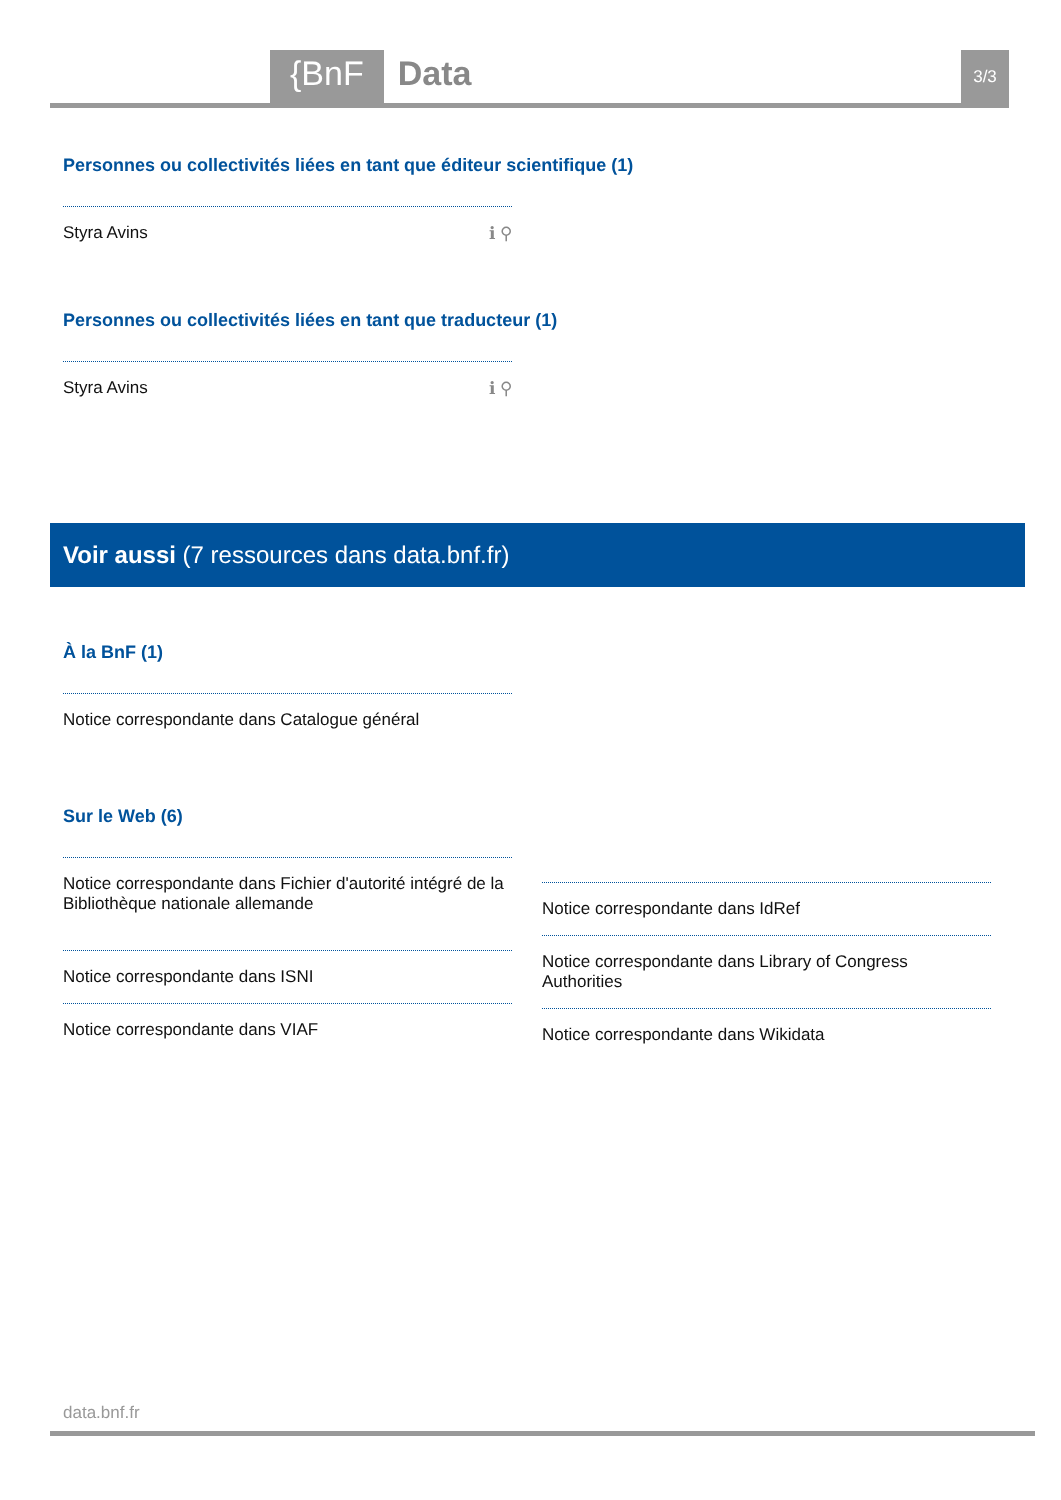{BnF Data 3/3
Personnes ou collectivités liées en tant que éditeur scientifique (1)
Styra Avins ℹ ⚲
Personnes ou collectivités liées en tant que traducteur (1)
Styra Avins ℹ ⚲
Voir aussi (7 ressources dans data.bnf.fr)
À la BnF (1)
Notice correspondante dans Catalogue général
Sur le Web (6)
Notice correspondante dans Fichier d'autorité intégré de la Bibliothèque nationale allemande
Notice correspondante dans ISNI
Notice correspondante dans VIAF
Notice correspondante dans IdRef
Notice correspondante dans Library of Congress Authorities
Notice correspondante dans Wikidata
data.bnf.fr